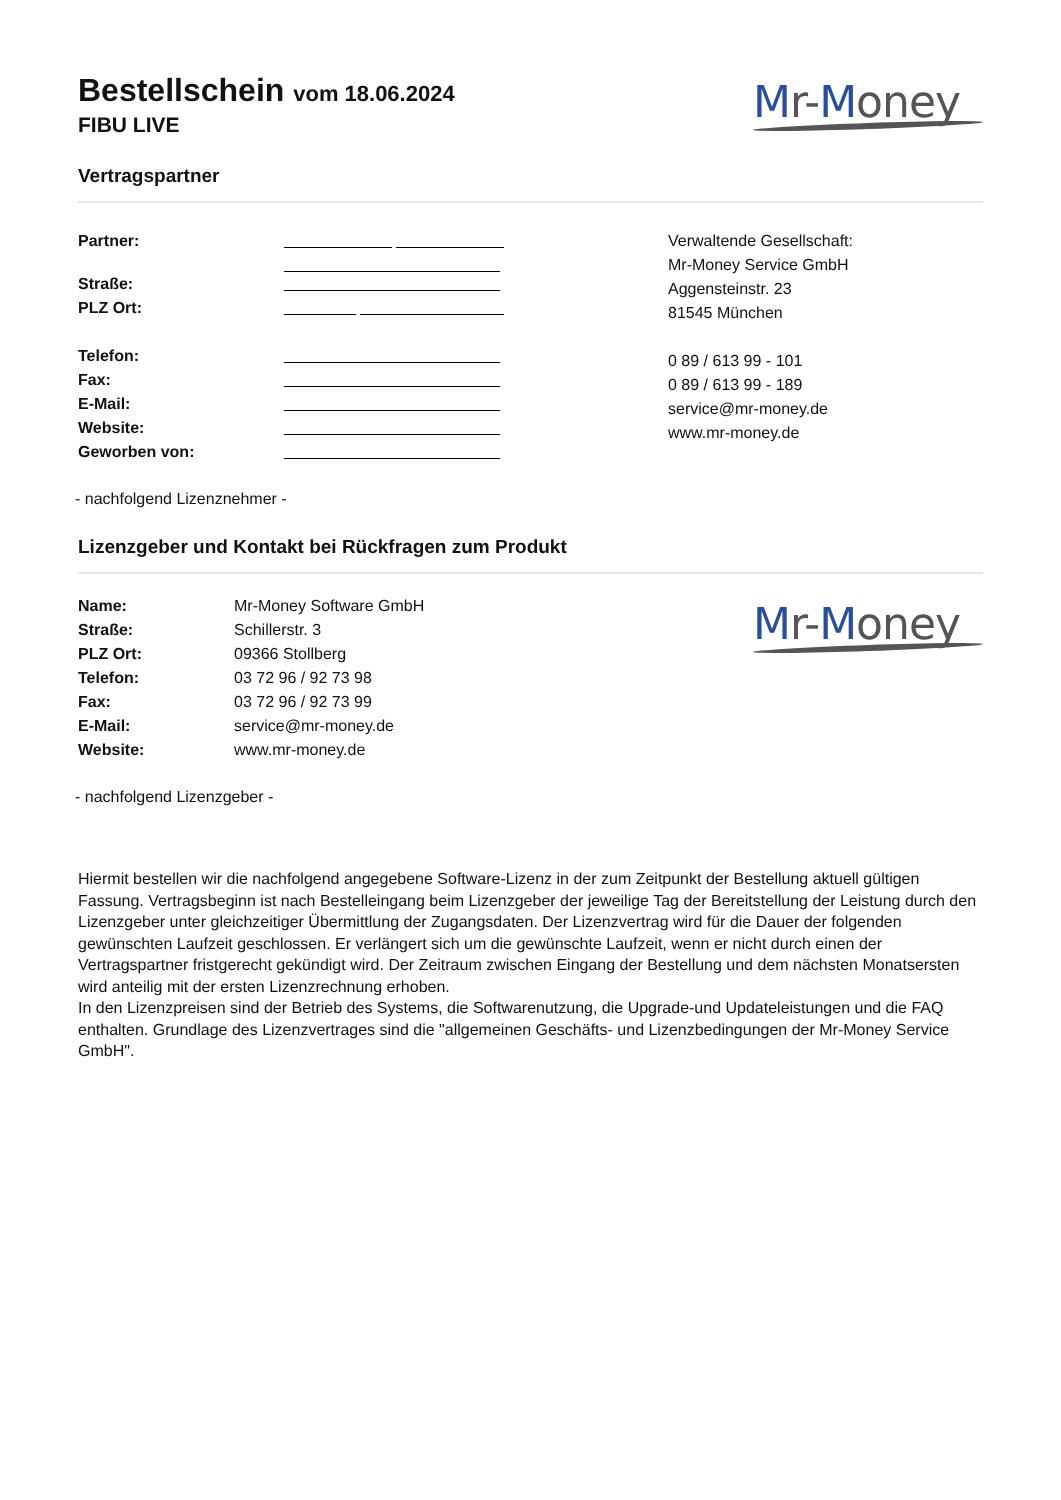Bestellschein vom 18.06.2024
FIBU LIVE
Mr-Money
Vertragspartner
Partner:
Straße:
PLZ Ort:
Telefon:
Fax:
E-Mail:
Website:
Geworben von:
Verwaltende Gesellschaft:
Mr-Money Service GmbH
Aggensteinstr. 23
81545 München
0 89 / 613 99 - 101
0 89 / 613 99 - 189
service@mr-money.de
www.mr-money.de
- nachfolgend Lizenznehmer -
Lizenzgeber und Kontakt bei Rückfragen zum Produkt
Name: Mr-Money Software GmbH
Straße: Schillerstr. 3
PLZ Ort: 09366 Stollberg
Telefon: 03 72 96 / 92 73 98
Fax: 03 72 96 / 92 73 99
E-Mail: service@mr-money.de
Website: www.mr-money.de
Mr-Money
- nachfolgend Lizenzgeber -
Hiermit bestellen wir die nachfolgend angegebene Software-Lizenz in der zum Zeitpunkt der Bestellung aktuell gültigen Fassung. Vertragsbeginn ist nach Bestelleingang beim Lizenzgeber der jeweilige Tag der Bereitstellung der Leistung durch den Lizenzgeber unter gleichzeitiger Übermittlung der Zugangsdaten. Der Lizenzvertrag wird für die Dauer der folgenden gewünschten Laufzeit geschlossen. Er verlängert sich um die gewünschte Laufzeit, wenn er nicht durch einen der Vertragspartner fristgerecht gekündigt wird. Der Zeitraum zwischen Eingang der Bestellung und dem nächsten Monatsersten wird anteilig mit der ersten Lizenzrechnung erhoben.
In den Lizenzpreisen sind der Betrieb des Systems, die Softwarenutzung, die Upgrade-und Updateleistungen und die FAQ enthalten. Grundlage des Lizenzvertrages sind die "allgemeinen Geschäfts- und Lizenzbedingungen der Mr-Money Service GmbH".